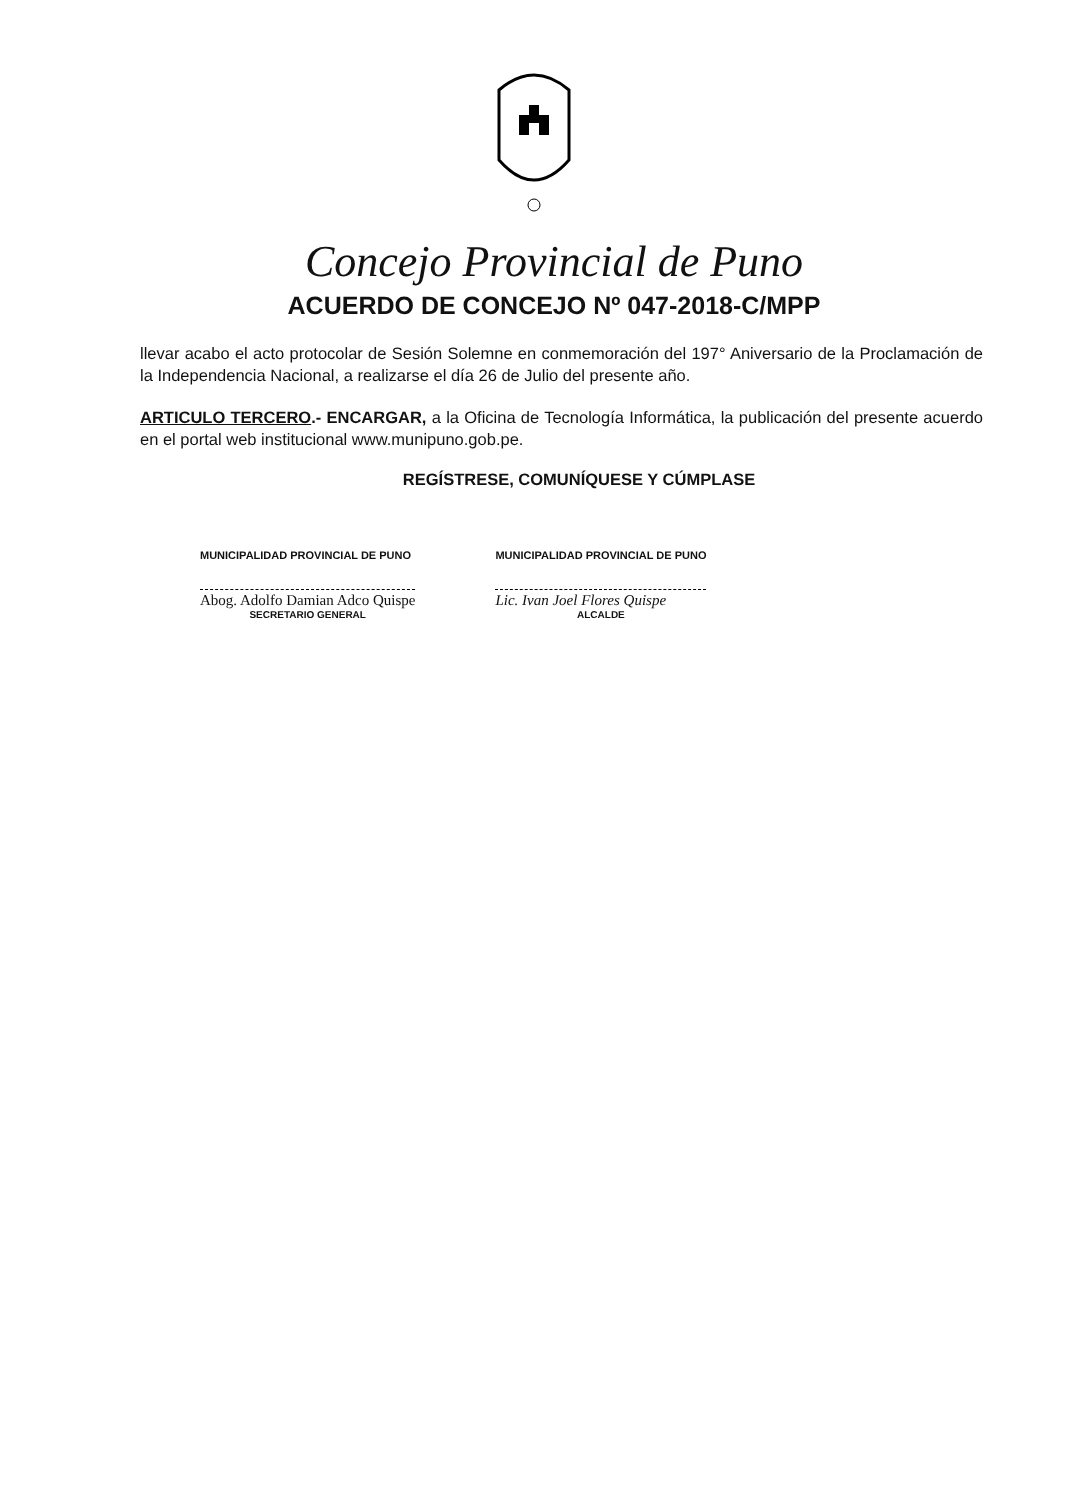Concejo Provincial de Puno
ACUERDO DE CONCEJO Nº 047-2018-C/MPP
llevar acabo el acto protocolar de Sesión Solemne en conmemoración del 197° Aniversario de la Proclamación de la Independencia Nacional, a realizarse el día 26 de Julio del presente año.
ARTICULO TERCERO.- ENCARGAR, a la Oficina de Tecnología Informática, la publicación del presente acuerdo en el portal web institucional www.munipuno.gob.pe.
REGÍSTRESE, COMUNÍQUESE Y CÚMPLASE
MUNICIPALIDAD PROVINCIAL DE PUNO
Abog. Adolfo Damian Adco Quispe
SECRETARIO GENERAL
MUNICIPALIDAD PROVINCIAL DE PUNO
Lic. Ivan Joel Flores Quispe
ALCALDE